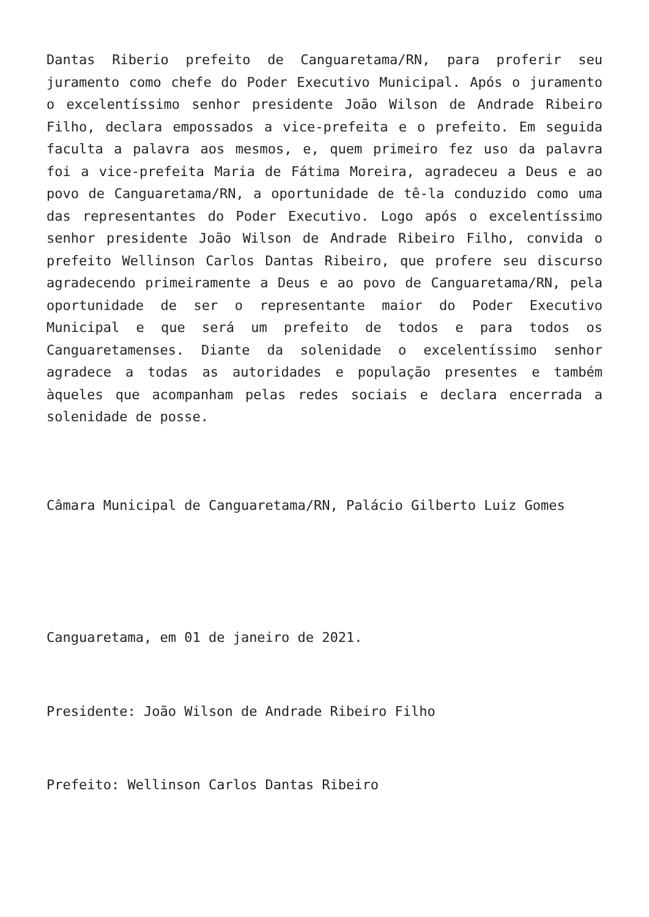Dantas Riberio prefeito de Canguaretama/RN, para proferir seu juramento como chefe do Poder Executivo Municipal. Após o juramento o excelentíssimo senhor presidente João Wilson de Andrade Ribeiro Filho, declara empossados a vice-prefeita e o prefeito. Em seguida faculta a palavra aos mesmos, e, quem primeiro fez uso da palavra foi a vice-prefeita Maria de Fátima Moreira, agradeceu a Deus e ao povo de Canguaretama/RN, a oportunidade de tê-la conduzido como uma das representantes do Poder Executivo. Logo após o excelentíssimo senhor presidente João Wilson de Andrade Ribeiro Filho, convida o prefeito Wellinson Carlos Dantas Ribeiro, que profere seu discurso agradecendo primeiramente a Deus e ao povo de Canguaretama/RN, pela oportunidade de ser o representante maior do Poder Executivo Municipal e que será um prefeito de todos e para todos os Canguaretamenses. Diante da solenidade o excelentíssimo senhor agradece a todas as autoridades e população presentes e também àqueles que acompanham pelas redes sociais e declara encerrada a solenidade de posse.
Câmara Municipal de Canguaretama/RN, Palácio Gilberto Luiz Gomes
Canguaretama, em 01 de janeiro de 2021.
Presidente: João Wilson de Andrade Ribeiro Filho
Prefeito: Wellinson Carlos Dantas Ribeiro